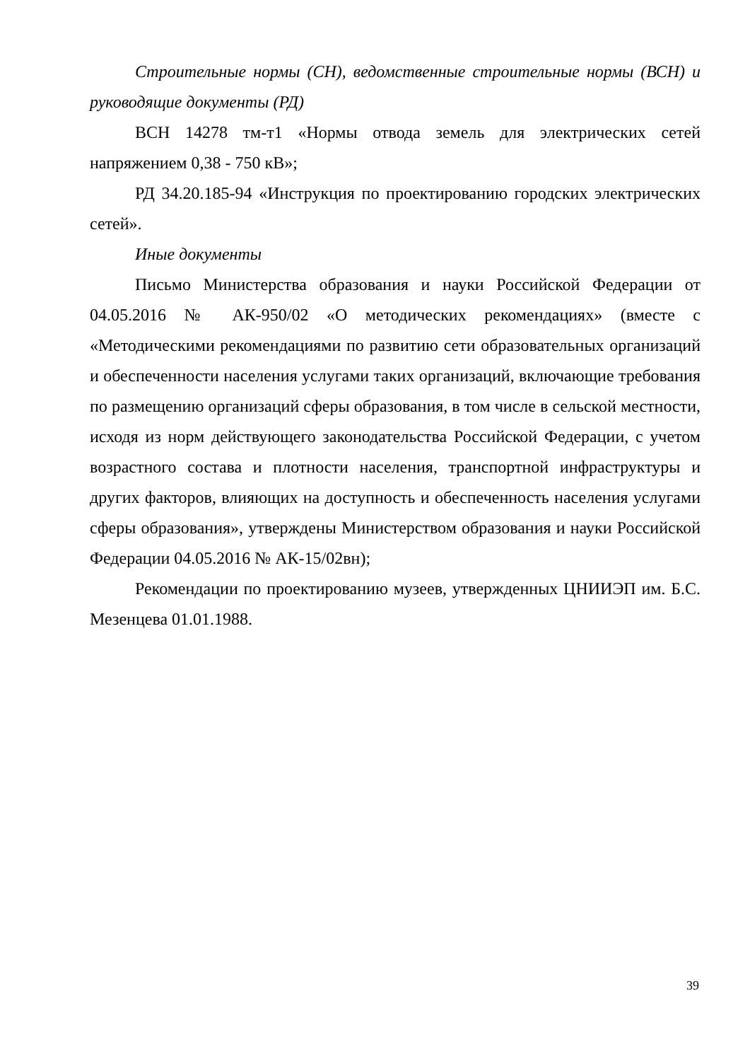Строительные нормы (СН), ведомственные строительные нормы (ВСН) и руководящие документы (РД)
ВСН 14278 тм-т1 «Нормы отвода земель для электрических сетей напряжением 0,38 - 750 кВ»;
РД 34.20.185-94 «Инструкция по проектированию городских электрических сетей».
Иные документы
Письмо Министерства образования и науки Российской Федерации от 04.05.2016 № АК-950/02 «О методических рекомендациях» (вместе с «Методическими рекомендациями по развитию сети образовательных организаций и обеспеченности населения услугами таких организаций, включающие требования по размещению организаций сферы образования, в том числе в сельской местности, исходя из норм действующего законодательства Российской Федерации, с учетом возрастного состава и плотности населения, транспортной инфраструктуры и других факторов, влияющих на доступность и обеспеченность населения услугами сферы образования», утверждены Министерством образования и науки Российской Федерации 04.05.2016 № АК-15/02вн);
Рекомендации по проектированию музеев, утвержденных ЦНИИЭП им. Б.С. Мезенцева 01.01.1988.
39